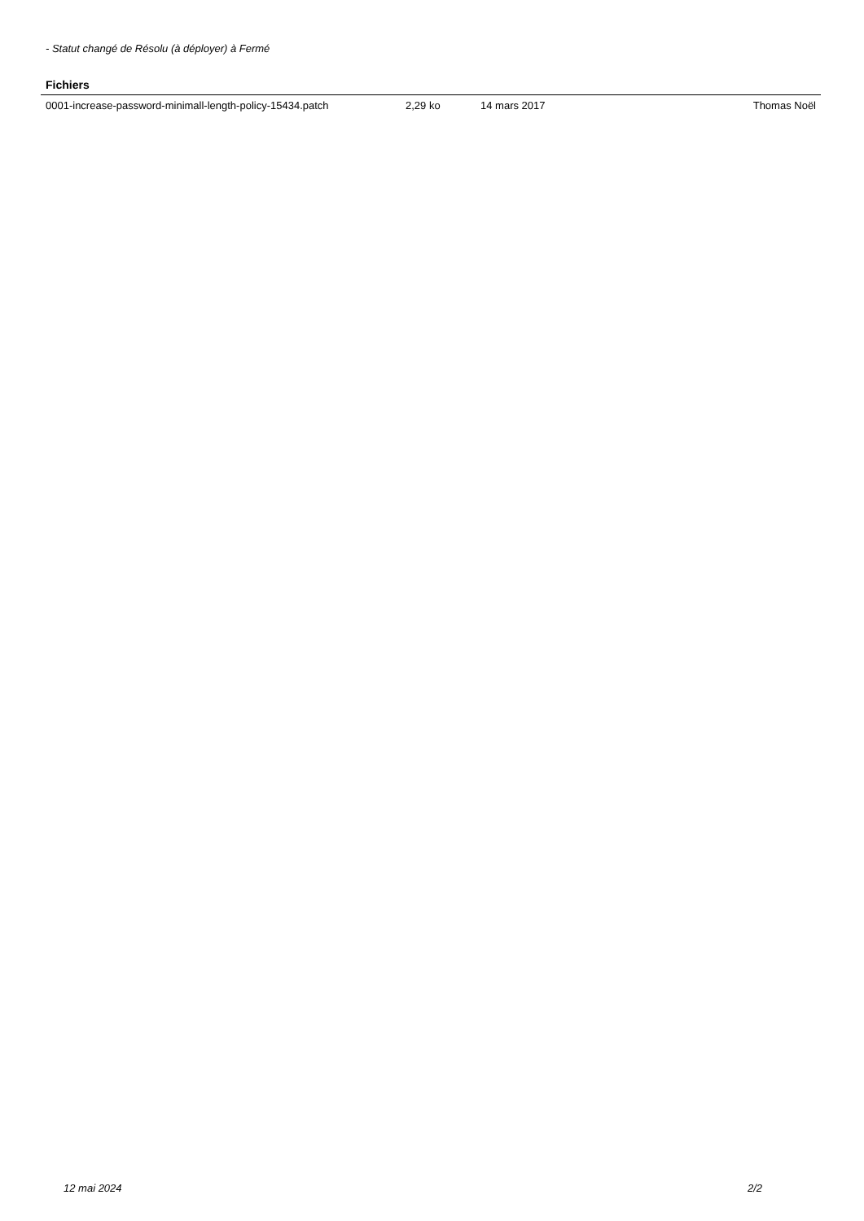- Statut changé de Résolu (à déployer) à Fermé
Fichiers
| 0001-increase-password-minimall-length-policy-15434.patch | 2,29 ko | 14 mars 2017 | Thomas Noël |
12 mai 2024 2/2